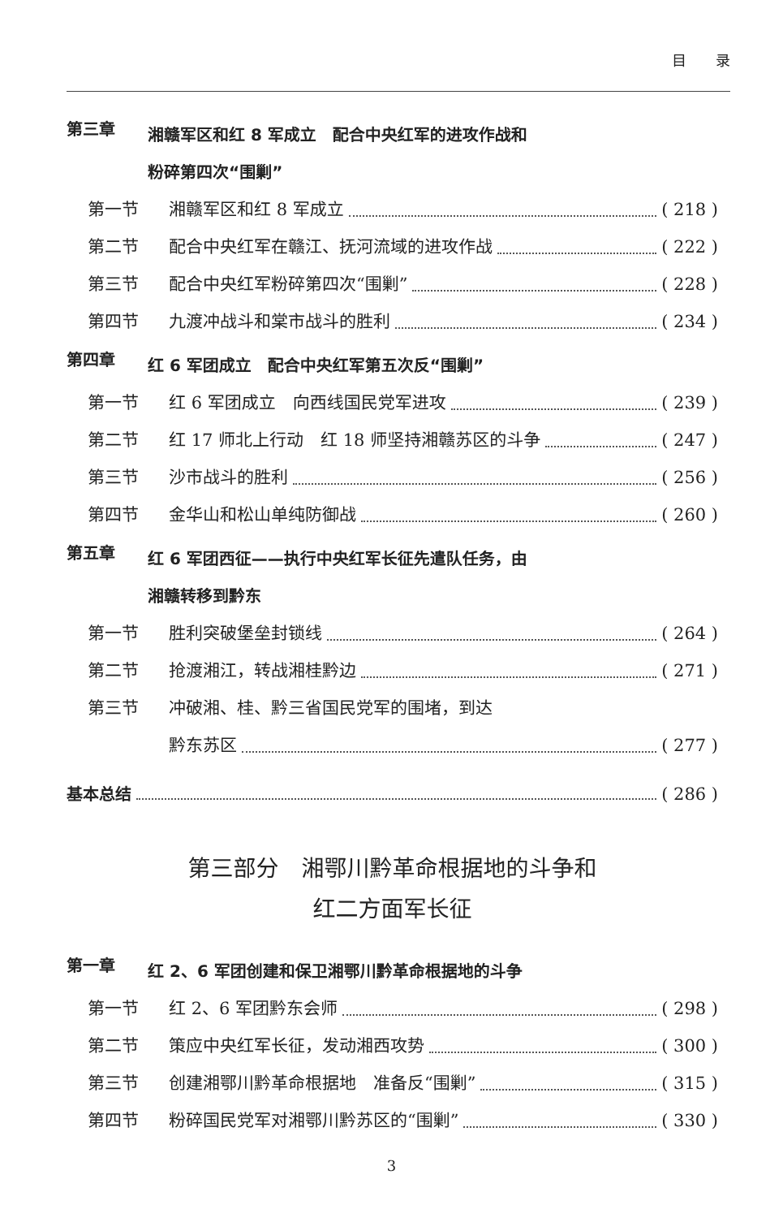目　　录
第三章
湘赣军区和红 8 军成立　配合中央红军的进攻作战和
粉碎第四次“围剿”
第一节 湘赣军区和红 8 军成立 ( 218 )
第二节 配合中央红军在赣江、抚河流域的进攻作战 ( 222 )
第三节 配合中央红军粉碎第四次“围剿” ( 228 )
第四节 九渡冲战斗和棠市战斗的胜利 ( 234 )
第四章
红 6 军团成立　配合中央红军第五次反“围剿”
第一节 红 6 军团成立　向西线国民党军进攻 ( 239 )
第二节 红 17 师北上行动　红 18 师坚持湘赣苏区的斗争 ( 247 )
第三节 沙市战斗的胜利 ( 256 )
第四节 金华山和松山单纯防御战 ( 260 )
第五章
红 6 军团西征——执行中央红军长征先遣队任务，由
湘赣转移到黔东
第一节 胜利突破堡垒封锁线 ( 264 )
第二节 抢渡湘江，转战湘桂黔边 ( 271 )
第三节 冲破湘、桂、黔三省国民党军的围堵，到达
黔东苏区 ( 277 )
基本总结 ( 286 )
第三部分　湘鄂川黔革命根据地的斗争和
红二方面军长征
第一章
红 2、6 军团创建和保卫湘鄂川黔革命根据地的斗争
第一节 红 2、6 军团黔东会师 ( 298 )
第二节 策应中央红军长征，发动湘西攻势 ( 300 )
第三节 创建湘鄂川黔革命根据地　准备反“围剿” ( 315 )
第四节 粉碎国民党军对湘鄂川黔苏区的“围剿” ( 330 )
3